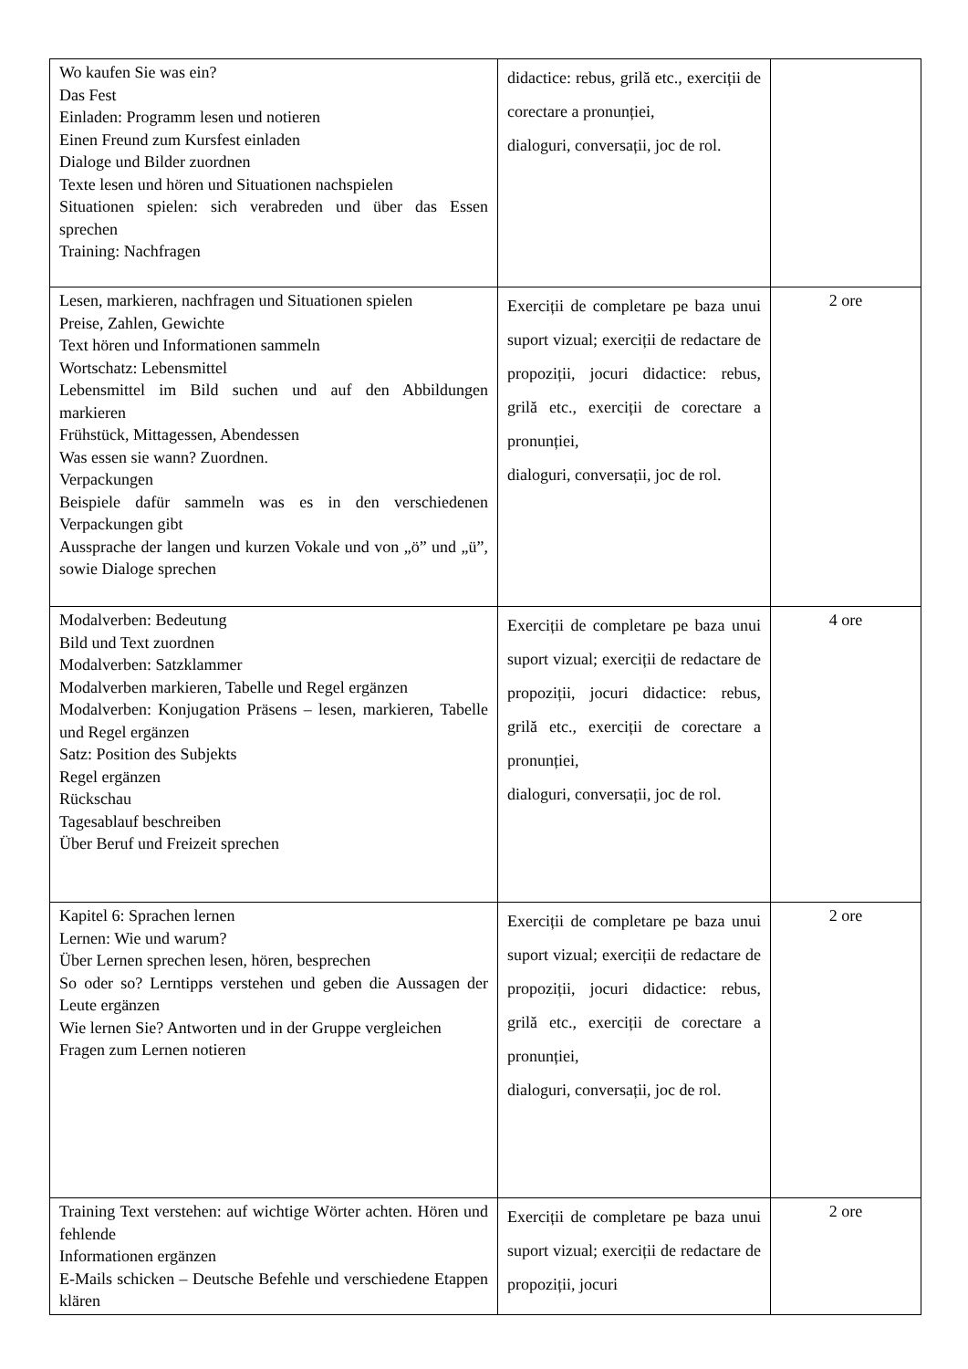| Wo kaufen Sie was ein? Das Fest Einladen: Programm lesen und notieren Einen Freund zum Kursfest einladen Dialoge und Bilder zuordnen Texte lesen und hören und Situationen nachspielen Situationen spielen: sich verabreden und über das Essen sprechen Training: Nachfragen | didactice: rebus, grilă etc., exerciții de corectare a pronunției, dialoguri, conversații, joc de rol. | |
| Lesen, markieren, nachfragen und Situationen spielen Preise, Zahlen, Gewichte Text hören und Informationen sammeln Wortschatz: Lebensmittel Lebensmittel im Bild suchen und auf den Abbildungen markieren Frühstück, Mittagessen, Abendessen Was essen sie wann? Zuordnen. Verpackungen Beispiele dafür sammeln was es in den verschiedenen Verpackungen gibt Aussprache der langen und kurzen Vokale und von „ö” und „ü”, sowie Dialoge sprechen | Exerciții de completare pe baza unui suport vizual; exerciții de redactare de propoziții, jocuri didactice: rebus, grilă etc., exerciții de corectare a pronunției, dialoguri, conversații, joc de rol. | 2 ore |
| Modalverben: Bedeutung Bild und Text zuordnen Modalverben: Satzklammer Modalverben markieren, Tabelle und Regel ergänzen Modalverben: Konjugation Präsens – lesen, markieren, Tabelle und Regel ergänzen Satz: Position des Subjekts Regel ergänzen Rückschau Tagesablauf beschreiben Über Beruf und Freizeit sprechen | Exerciții de completare pe baza unui suport vizual; exerciții de redactare de propoziții, jocuri didactice: rebus, grilă etc., exerciții de corectare a pronunției, dialoguri, conversații, joc de rol. | 4 ore |
| Kapitel 6: Sprachen lernen Lernen: Wie und warum? Über Lernen sprechen lesen, hören, besprechen So oder so? Lerntipps verstehen und geben die Aussagen der Leute ergänzen Wie lernen Sie? Antworten und in der Gruppe vergleichen Fragen zum Lernen notieren | Exerciții de completare pe baza unui suport vizual; exerciții de redactare de propoziții, jocuri didactice: rebus, grilă etc., exerciții de corectare a pronunției, dialoguri, conversații, joc de rol. | 2 ore |
| Training Text verstehen: auf wichtige Wörter achten. Hören und fehlende Informationen ergänzen E-Mails schicken – Deutsche Befehle und verschiedene Etappen klären | Exerciții de completare pe baza unui suport vizual; exerciții de redactare de propoziții, jocuri | 2 ore |